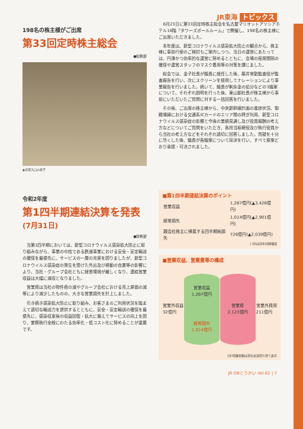JR東海 トピックス
198名の株主様がご出席
第33回定時株主総会
●総務部
▲会場入口の様子
6月23日に第33回定時株主総会を名古屋マリオットアソシアホテル16階「タワーズボールルーム」で開催し、198名の株主様にご出席いただきました。
本年度は、新型コロナウイルス感染拡大防止の観点から、株主様に事前行使のご検討もご案内しつつ、当日の運営にあたっては、円滑かつ効率的な運営に努めるとともに、会場の座席間隔の確保や運営スタッフのマスク着用等の対策を講じました。
総会では、金子社長が議長に就任した後、藤井常勤監査役が監査報告を行い、次にスクリーンを使用してナレーションにより事業報告を行いました。続いて、議長が剰余金の処分などの3議案について、それぞれ説明を行った後、東山副社長が株主様から事前にいただいたご質問に対する一括回答を行いました。
その後、ご出席の株主様から、中央新幹線計画の進捗状況、御殿場線における交通系ICカードのエリア間の跨ぎ利用、新型コロナウイルス感染症の影響と今後の業績見通し及び役員報酬の考え方などについてご質問をいただき、各担当取締役及び執行役員から当社の考え方などをそれぞれ適切に回答しました。質疑を十分に尽くした後、議長が各議案について採決を行い、すべて原案どおり承認・可決されました。
令和2年度
第1四半期連結決算を発表
(7月31日)
●財務部
当第1四半期においては、新型コロナウイルス感染拡大防止に取り組みながら、事業の中核である鉄道事業における安全・安定輸送の確保を最優先に、サービスの一層の充実を図りましたが、新型コロナウイルス感染症の発生を受けた外出及び移動の自粛等の影響により、当社・グループ会社ともに経営環境が厳しくなり、連結営業収益は大幅に減収となりました。
営業費は当社の物件費の減やグループ会社における売上原価の減等により減少したものの、大きな営業損失を計上しました。
引き続き感染拡大防止に取り組み、お客さまのご利用状況を踏まえて適切な輸送力を提供するとともに、安全・安定輸送の確保を最優先に、感染収束後の収益回復・拡大に備えてサービスの向上を図り、業務執行全般にわたる効率化・低コスト化に努めることが重要です。
■第1四半期連結決算のポイント
| 営業収益 | 1,287億円(▲3,426億円) |
| 経常損失 | 1,014億円(▲2,901億円) |
| 親会社株主に帰属する四半期純損失 | 726億円(▲2,039億円) |
( )内は前年同期増減
■営業収益、営業費等の構成
営業外収益
32億円
営業収益
1,287億円
経常損失
1,014億円
営業費
2,123億円
営業外費用
211億円
(注)切離金額は単位未満切り捨て表示
JR OBとうかい Vol.62 | 7